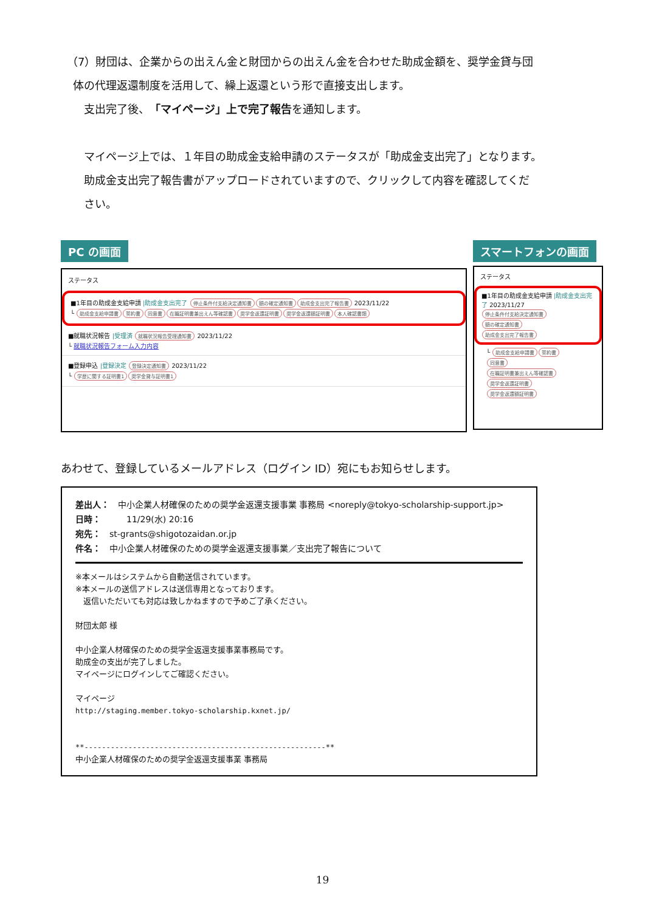（7）財団は、企業からの出えん金と財団からの出えん金を合わせた助成金額を、奨学金貸与団
体の代理返還制度を活用して、繰上返還という形で直接支出します。
支出完了後、「マイページ」上で完了報告を通知します。
マイページ上では、１年目の助成金支給申請のステータスが「助成金支出完了」となります。
助成金支出完了報告書がアップロードされていますので、クリックして内容を確認してくだ
さい。
PC の画面
ステータス
■1年目の助成金支給申請 |助成金支出完了 停止条件付支給決定通知書 額の確定通知書 助成金支出完了報告書 2023/11/22
└ 助成金支給申請書 誓約書 同意書 在職証明書兼出えん等確認書 奨学金返還証明書 奨学金返還額証明書 本人確認書類
■就職状況報告 |受理済 就職状況報告受理通知書 2023/11/22
└ 就職状況報告フォーム入力内容
■登録申込 |登録決定 登録決定通知書 2023/11/22
└ 学歴に関する証明書1 奨学金貸与証明書1
スマートフォンの画面
ステータス
■1年目の助成金支給申請 |助成金支出完了 2023/11/27
停止条件付支給決定通知書
額の確定通知書
助成金支出完了報告書
└ 助成金支給申請書 誓約書
同意書
在職証明書兼出えん等確認書
奨学金返還証明書
奨学金返還額証明書
あわせて、登録しているメールアドレス（ログイン ID）宛にもお知らせします。
差出人：　中小企業人材確保のための奨学金返還支援事業 事務局 <noreply@tokyo-scholarship-support.jp>
日時：　　　11/29(水) 20:16
宛先：　st-grants@shigotozaidan.or.jp
件名：　中小企業人材確保のための奨学金返還支援事業／支出完了報告について
※本メールはシステムから自動送信されています。
※本メールの送信アドレスは送信専用となっております。
　返信いただいても対応は致しかねますので予めご了承ください。
財団太郎 様
中小企業人材確保のための奨学金返還支援事業事務局です。
助成金の支出が完了しました。
マイページにログインしてご確認ください。
マイページ
http://staging.member.tokyo-scholarship.kxnet.jp/
**-------------------------------------------------------**
中小企業人材確保のための奨学金返還支援事業 事務局
19